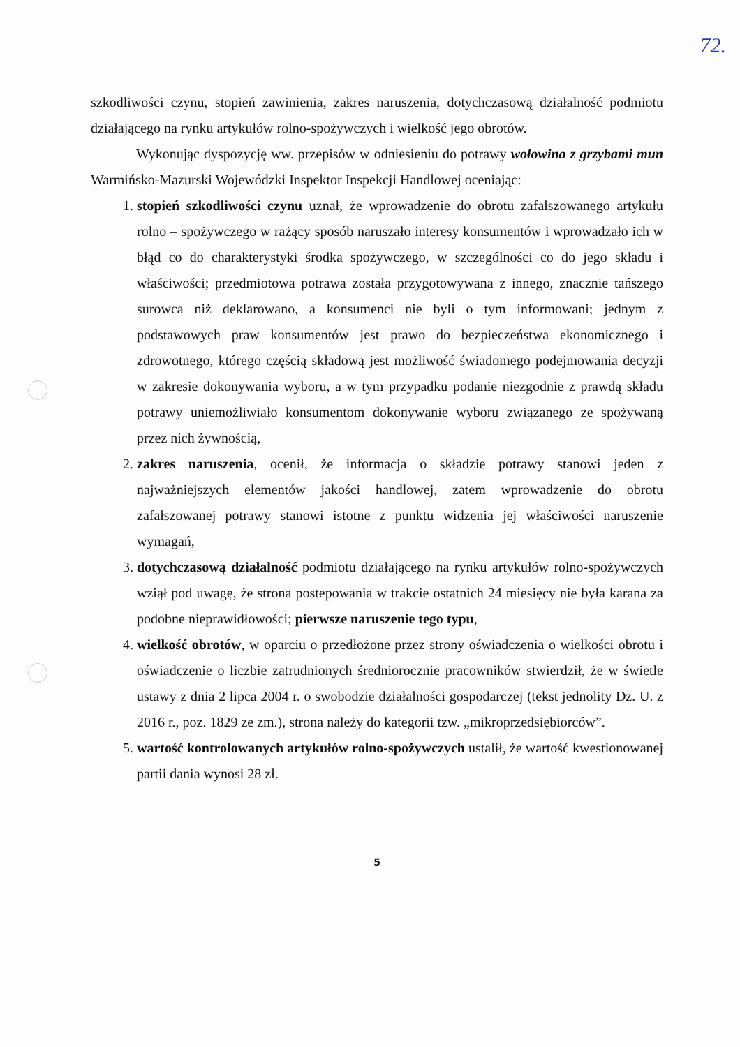72.
szkodliwości czynu, stopień zawinienia, zakres naruszenia, dotychczasową działalność podmiotu działającego na rynku artykułów rolno-spożywczych i wielkość jego obrotów.
Wykonując dyspozycję ww. przepisów w odniesieniu do potrawy wołowina z grzybami mun Warmińsko-Mazurski Wojewódzki Inspektor Inspekcji Handlowej oceniając:
1. stopień szkodliwości czynu uznał, że wprowadzenie do obrotu zafałszowanego artykułu rolno – spożywczego w rażący sposób naruszało interesy konsumentów i wprowadzało ich w błąd co do charakterystyki środka spożywczego, w szczególności co do jego składu i właściwości; przedmiotowa potrawa została przygotowywana z innego, znacznie tańszego surowca niż deklarowano, a konsumenci nie byli o tym informowani; jednym z podstawowych praw konsumentów jest prawo do bezpieczeństwa ekonomicznego i zdrowotnego, którego częścią składową jest możliwość świadomego podejmowania decyzji w zakresie dokonywania wyboru, a w tym przypadku podanie niezgodnie z prawdą składu potrawy uniemożliwiało konsumentom dokonywanie wyboru związanego ze spożywaną przez nich żywnością,
2. zakres naruszenia, ocenił, że informacja o składzie potrawy stanowi jeden z najważniejszych elementów jakości handlowej, zatem wprowadzenie do obrotu zafałszowanej potrawy stanowi istotne z punktu widzenia jej właściwości naruszenie wymagań,
3. dotychczasową działalność podmiotu działającego na rynku artykułów rolno-spożywczych wziął pod uwagę, że strona postepowania w trakcie ostatnich 24 miesięcy nie była karana za podobne nieprawidłowości; pierwsze naruszenie tego typu,
4. wielkość obrotów, w oparciu o przedłożone przez strony oświadczenia o wielkości obrotu i oświadczenie o liczbie zatrudnionych średniorocznie pracowników stwierdził, że w świetle ustawy z dnia 2 lipca 2004 r. o swobodzie działalności gospodarczej (tekst jednolity Dz. U. z 2016 r., poz. 1829 ze zm.), strona należy do kategorii tzw. „mikroprzedsiębiorców”.
5. wartość kontrolowanych artykułów rolno-spożywczych ustalił, że wartość kwestionowanej partii dania wynosi 28 zł.
5